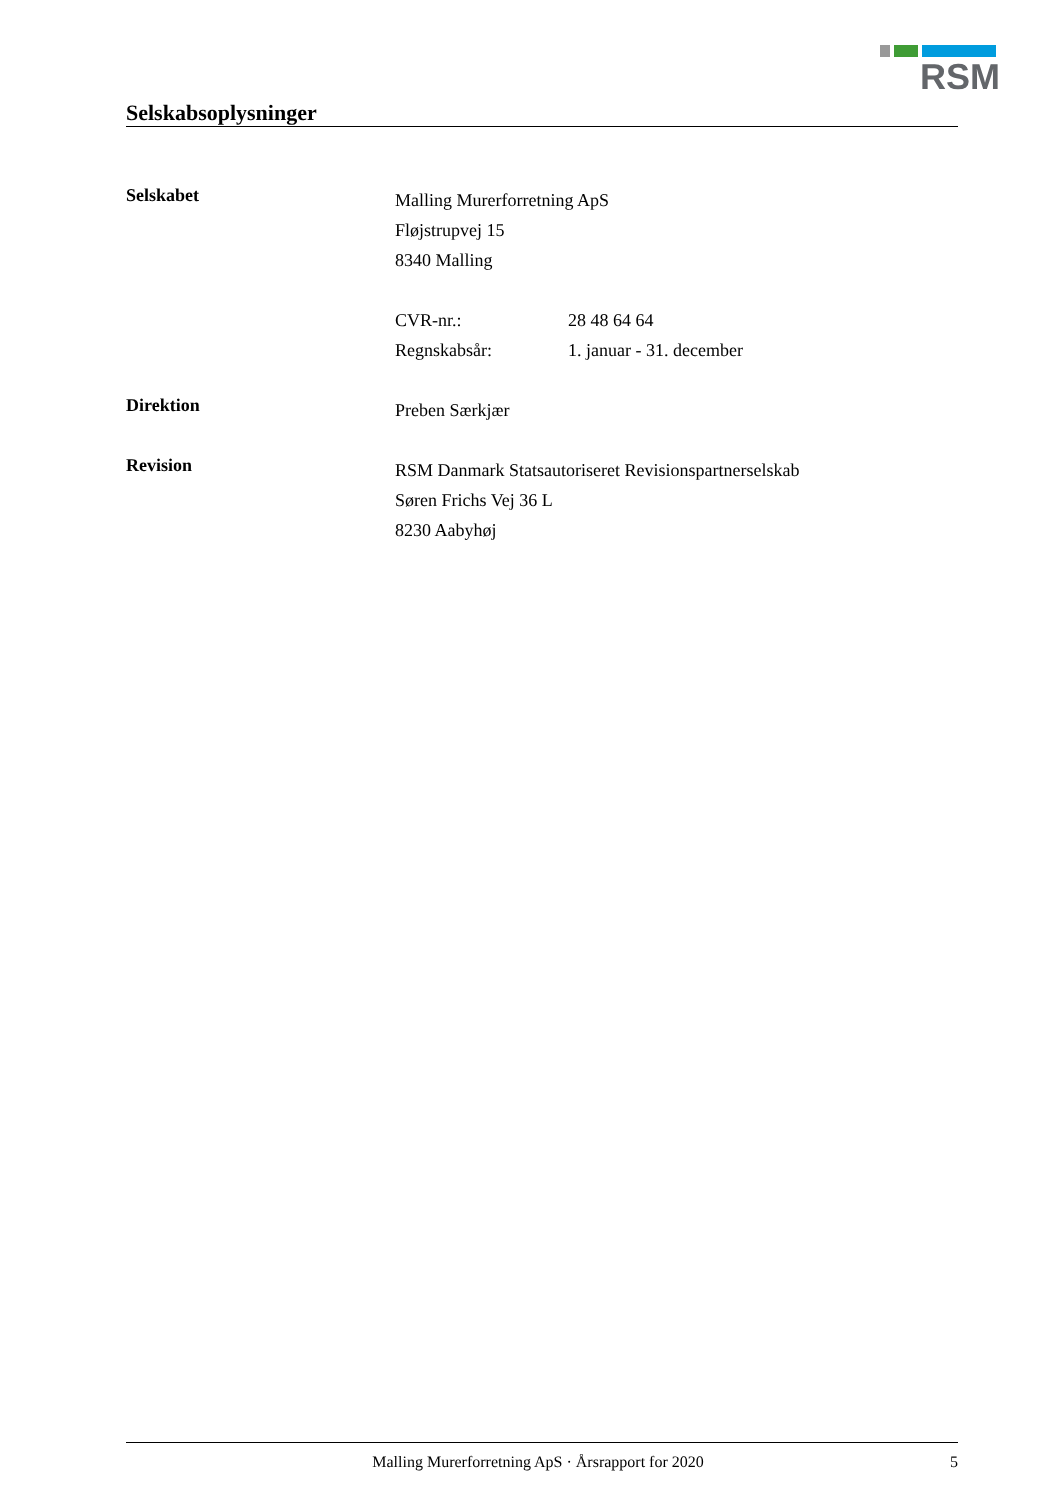RSM
Selskabsoplysninger
Selskabet
Malling Murerforretning ApS
Fløjstrupvej 15
8340 Malling
CVR-nr.: 28 48 64 64
Regnskabsår: 1. januar - 31. december
Direktion
Preben Særkjær
Revision
RSM Danmark Statsautoriseret Revisionspartnerselskab
Søren Frichs Vej 36 L
8230 Aabyhøj
Malling Murerforretning ApS · Årsrapport for 2020 5